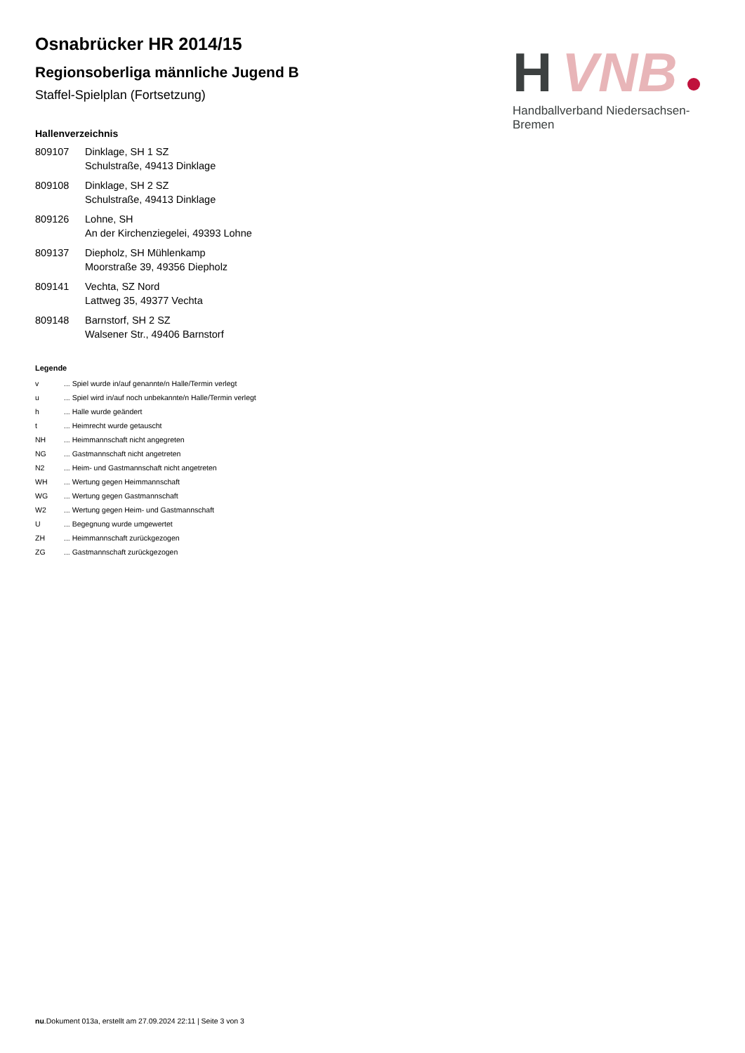H
VNB
Handballverband Niedersachsen-Bremen
Osnabrücker HR 2014/15
Regionsoberliga männliche Jugend B
Staffel-Spielplan (Fortsetzung)
Hallenverzeichnis
| 809107 | Dinklage, SH 1 SZ Schulstraße, 49413 Dinklage |
| 809108 | Dinklage, SH 2 SZ Schulstraße, 49413 Dinklage |
| 809126 | Lohne, SH An der Kirchenziegelei, 49393 Lohne |
| 809137 | Diepholz, SH Mühlenkamp Moorstraße 39, 49356 Diepholz |
| 809141 | Vechta, SZ Nord Lattweg 35, 49377 Vechta |
| 809148 | Barnstorf, SH 2 SZ Walsener Str., 49406 Barnstorf |
Legende
| v | ... Spiel wurde in/auf genannte/n Halle/Termin verlegt |
| u | ... Spiel wird in/auf noch unbekannte/n Halle/Termin verlegt |
| h | ... Halle wurde geändert |
| t | ... Heimrecht wurde getauscht |
| NH | ... Heimmannschaft nicht angegreten |
| NG | ... Gastmannschaft nicht angetreten |
| N2 | ... Heim- und Gastmannschaft nicht angetreten |
| WH | ... Wertung gegen Heimmannschaft |
| WG | ... Wertung gegen Gastmannschaft |
| W2 | ... Wertung gegen Heim- und Gastmannschaft |
| U | ... Begegnung wurde umgewertet |
| ZH | ... Heimmannschaft zurückgezogen |
| ZG | ... Gastmannschaft zurückgezogen |
nu.Dokument 013a, erstellt am 27.09.2024 22:11 | Seite 3 von 3